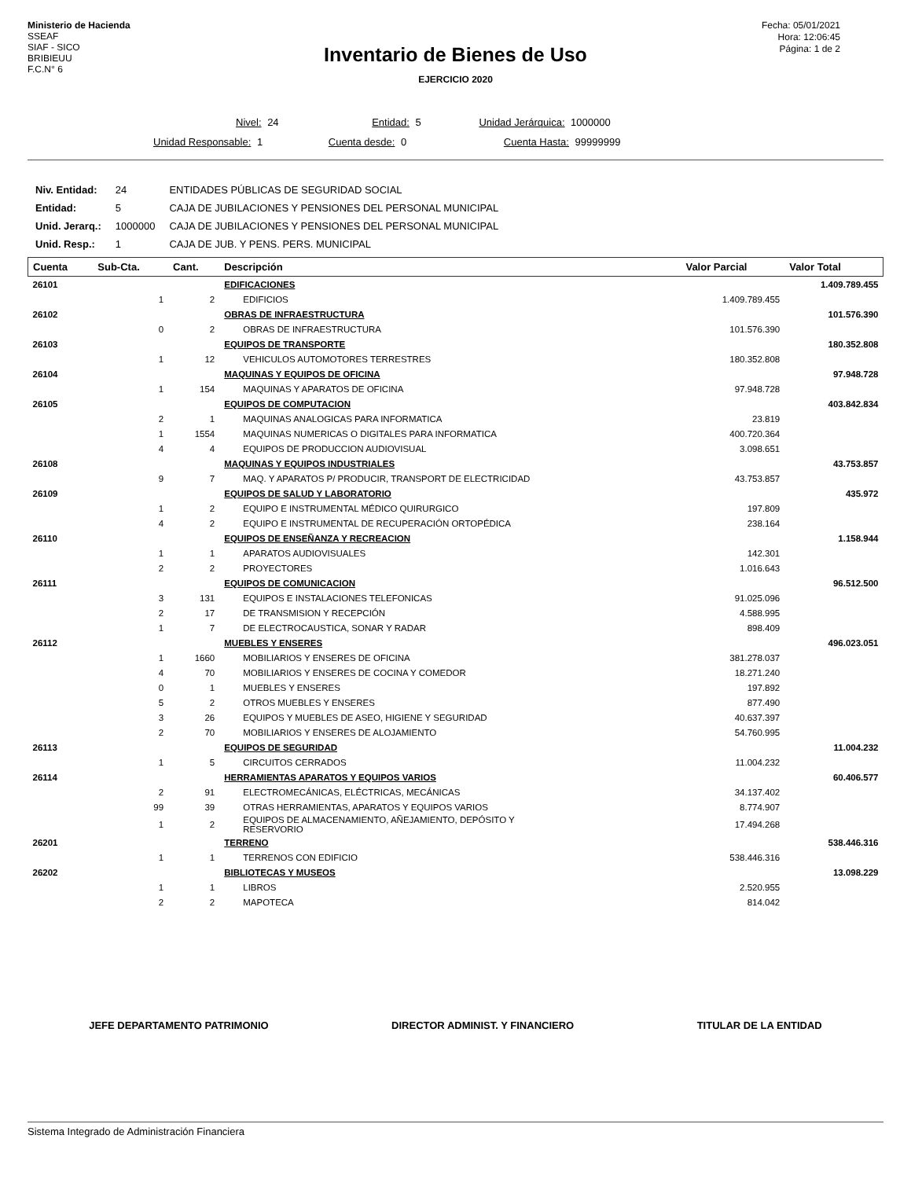Ministerio de Hacienda
SSEAF
SIAF - SICO
BRIBIEUU
F.C.N° 6
Fecha: 05/01/2021
Hora: 12:06:45
Página: 1 de 2
Inventario de Bienes de Uso
EJERCICIO 2020
Nivel: 24 Entidad: 5 Unidad Jerárquica: 1000000
Unidad Responsable: 1 Cuenta desde: 0 Cuenta Hasta: 99999999
| Niv. Entidad: | 24 | ENTIDADES PÚBLICAS DE SEGURIDAD SOCIAL |
| Entidad: | 5 | CAJA DE JUBILACIONES Y PENSIONES DEL PERSONAL MUNICIPAL |
| Unid. Jerarq.: | 1000000 | CAJA DE JUBILACIONES Y PENSIONES DEL PERSONAL MUNICIPAL |
| Unid. Resp.: | 1 | CAJA DE JUB. Y PENS. PERS. MUNICIPAL |
| Cuenta | Sub-Cta. | Cant. | Descripción | Valor Parcial | Valor Total |
| --- | --- | --- | --- | --- | --- |
| 26101 | | | EDIFICACIONES | | 1.409.789.455 |
| | 1 | 2 | EDIFICIOS | 1.409.789.455 | |
| 26102 | | | OBRAS DE INFRAESTRUCTURA | | 101.576.390 |
| | 0 | 2 | OBRAS DE INFRAESTRUCTURA | 101.576.390 | |
| 26103 | | | EQUIPOS DE TRANSPORTE | | 180.352.808 |
| | 1 | 12 | VEHICULOS AUTOMOTORES TERRESTRES | 180.352.808 | |
| 26104 | | | MAQUINAS Y EQUIPOS DE OFICINA | | 97.948.728 |
| | 1 | 154 | MAQUINAS Y APARATOS DE OFICINA | 97.948.728 | |
| 26105 | | | EQUIPOS DE COMPUTACION | | 403.842.834 |
| | 2 | 1 | MAQUINAS ANALOGICAS PARA INFORMATICA | 23.819 | |
| | 1 | 1554 | MAQUINAS NUMERICAS O DIGITALES PARA INFORMATICA | 400.720.364 | |
| | 4 | 4 | EQUIPOS DE PRODUCCION AUDIOVISUAL | 3.098.651 | |
| 26108 | | | MAQUINAS Y EQUIPOS INDUSTRIALES | | 43.753.857 |
| | 9 | 7 | MAQ. Y APARATOS P/ PRODUCIR, TRANSPORT DE ELECTRICIDAD | 43.753.857 | |
| 26109 | | | EQUIPOS DE SALUD Y LABORATORIO | | 435.972 |
| | 1 | 2 | EQUIPO E INSTRUMENTAL MÉDICO QUIRURGICO | 197.809 | |
| | 4 | 2 | EQUIPO E INSTRUMENTAL DE RECUPERACIÓN ORTOPÉDICA | 238.164 | |
| 26110 | | | EQUIPOS DE ENSEÑANZA Y RECREACION | | 1.158.944 |
| | 1 | 1 | APARATOS AUDIOVISUALES | 142.301 | |
| | 2 | 2 | PROYECTORES | 1.016.643 | |
| 26111 | | | EQUIPOS DE COMUNICACION | | 96.512.500 |
| | 3 | 131 | EQUIPOS E INSTALACIONES TELEFONICAS | 91.025.096 | |
| | 2 | 17 | DE TRANSMISION Y RECEPCIÓN | 4.588.995 | |
| | 1 | 7 | DE ELECTROCAUSTICA, SONAR Y RADAR | 898.409 | |
| 26112 | | | MUEBLES Y ENSERES | | 496.023.051 |
| | 1 | 1660 | MOBILIARIOS Y ENSERES DE OFICINA | 381.278.037 | |
| | 4 | 70 | MOBILIARIOS Y ENSERES DE COCINA Y COMEDOR | 18.271.240 | |
| | 0 | 1 | MUEBLES Y ENSERES | 197.892 | |
| | 5 | 2 | OTROS MUEBLES Y ENSERES | 877.490 | |
| | 3 | 26 | EQUIPOS Y MUEBLES DE ASEO, HIGIENE Y SEGURIDAD | 40.637.397 | |
| | 2 | 70 | MOBILIARIOS Y ENSERES DE ALOJAMIENTO | 54.760.995 | |
| 26113 | | | EQUIPOS DE SEGURIDAD | | 11.004.232 |
| | 1 | 5 | CIRCUITOS CERRADOS | 11.004.232 | |
| 26114 | | | HERRAMIENTAS APARATOS Y EQUIPOS VARIOS | | 60.406.577 |
| | 2 | 91 | ELECTROMECÁNICAS, ELÉCTRICAS, MECÁNICAS | 34.137.402 | |
| | 99 | 39 | OTRAS HERRAMIENTAS, APARATOS Y EQUIPOS VARIOS | 8.774.907 | |
| | 1 | 2 | EQUIPOS DE ALMACENAMIENTO, AÑEJAMIENTO, DEPÓSITO Y RESERVORIO | 17.494.268 | |
| 26201 | | | TERRENO | | 538.446.316 |
| | 1 | 1 | TERRENOS CON EDIFICIO | 538.446.316 | |
| 26202 | | | BIBLIOTECAS Y MUSEOS | | 13.098.229 |
| | 1 | 1 | LIBROS | 2.520.955 | |
| | 2 | 2 | MAPOTECA | 814.042 | |
JEFE DEPARTAMENTO PATRIMONIO DIRECTOR ADMINIST. Y FINANCIERO TITULAR DE LA ENTIDAD
Sistema Integrado de Administración Financiera